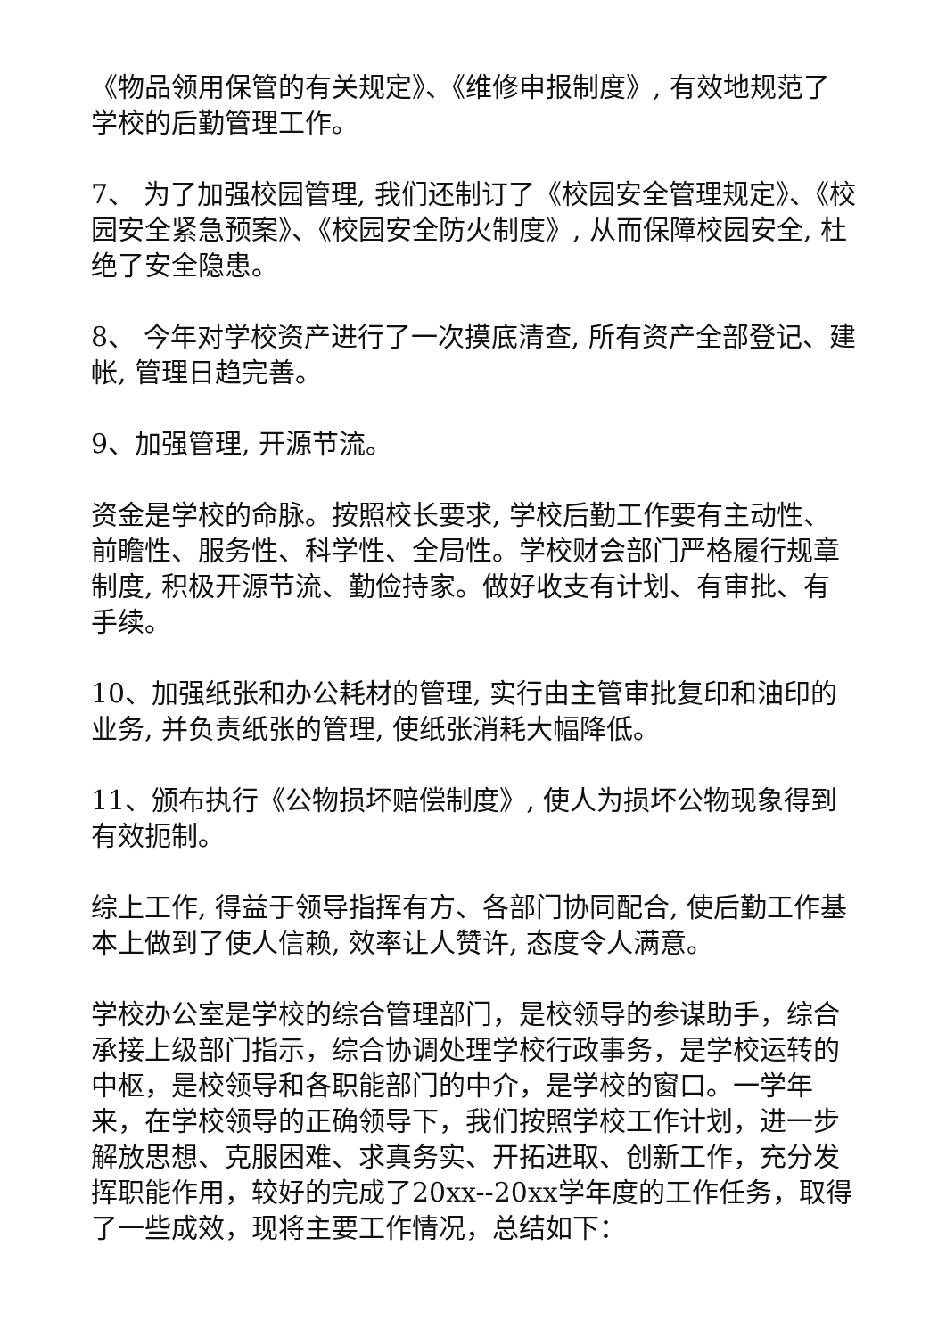《物品领用保管的有关规定》、《维修申报制度》, 有效地规范了学校的后勤管理工作。
7、 为了加强校园管理, 我们还制订了《校园安全管理规定》、《校园安全紧急预案》、《校园安全防火制度》, 从而保障校园安全, 杜绝了安全隐患。
8、 今年对学校资产进行了一次摸底清查, 所有资产全部登记、建帐, 管理日趋完善。
9、加强管理, 开源节流。
资金是学校的命脉。按照校长要求, 学校后勤工作要有主动性、前瞻性、服务性、科学性、全局性。学校财会部门严格履行规章制度, 积极开源节流、勤俭持家。做好收支有计划、有审批、有手续。
10、加强纸张和办公耗材的管理, 实行由主管审批复印和油印的业务, 并负责纸张的管理, 使纸张消耗大幅降低。
11、颁布执行《公物损坏赔偿制度》, 使人为损坏公物现象得到有效扼制。
综上工作, 得益于领导指挥有方、各部门协同配合, 使后勤工作基本上做到了使人信赖, 效率让人赞许, 态度令人满意。
学校办公室是学校的综合管理部门，是校领导的参谋助手，综合承接上级部门指示，综合协调处理学校行政事务，是学校运转的中枢，是校领导和各职能部门的中介，是学校的窗口。一学年来，在学校领导的正确领导下，我们按照学校工作计划，进一步解放思想、克服困难、求真务实、开拓进取、创新工作，充分发挥职能作用，较好的完成了20xx--20xx学年度的工作任务，取得了一些成效，现将主要工作情况，总结如下：